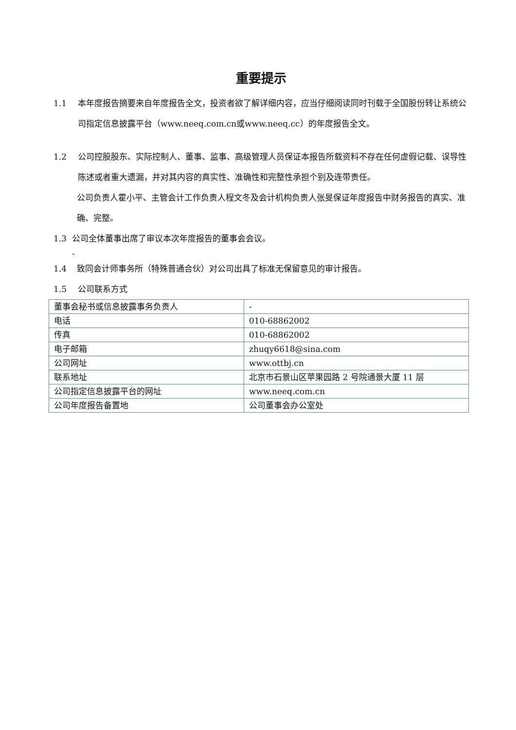重要提示
1.1 本年度报告摘要来自年度报告全文，投资者欲了解详细内容，应当仔细阅读同时刊载于全国股份转让系统公司指定信息披露平台（www.neeq.com.cn或www.neeq.cc）的年度报告全文。
1.2 公司控股股东、实际控制人、董事、监事、高级管理人员保证本报告所载资料不存在任何虚假记载、误导性陈述或者重大遗漏，并对其内容的真实性、准确性和完整性承担个别及连带责任。
公司负责人霍小平、主管会计工作负责人程文冬及会计机构负责人张旻保证年度报告中财务报告的真实、准确、完整。
1.3 公司全体董事出席了审议本次年度报告的董事会会议。
-
1.4 致同会计师事务所（特殊普通合伙）对公司出具了标准无保留意见的审计报告。
1.5 公司联系方式
| 董事会秘书或信息披露事务负责人 | - |
| 电话 | 010-68862002 |
| 传真 | 010-68862002 |
| 电子邮箱 | zhuqy6618@sina.com |
| 公司网址 | www.ottbj.cn |
| 联系地址 | 北京市石景山区苹果园路 2 号院通景大厦 11 层 |
| 公司指定信息披露平台的网址 | www.neeq.com.cn |
| 公司年度报告备置地 | 公司董事会办公室处 |